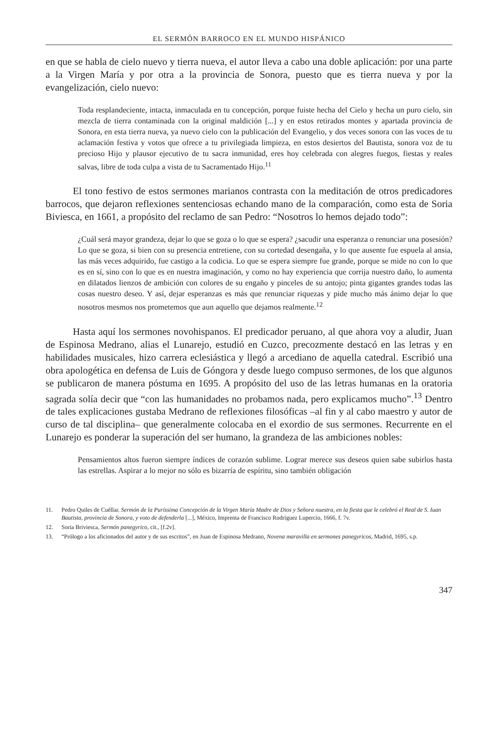EL SERMÓN BARROCO EN EL MUNDO HISPÁNICO
en que se habla de cielo nuevo y tierra nueva, el autor lleva a cabo una doble aplicación: por una parte a la Virgen María y por otra a la provincia de Sonora, puesto que es tierra nueva y por la evangelización, cielo nuevo:
Toda resplandeciente, intacta, inmaculada en tu concepción, porque fuiste hecha del Cielo y hecha un puro cielo, sin mezcla de tierra contaminada con la original maldición [...] y en estos retirados montes y apartada provincia de Sonora, en esta tierra nueva, ya nuevo cielo con la publicación del Evangelio, y dos veces sonora con las voces de tu aclamación festiva y votos que ofrece a tu privilegiada limpieza, en estos desiertos del Bautista, sonora voz de tu precioso Hijo y plausor ejecutivo de tu sacra inmunidad, eres hoy celebrada con alegres fuegos, fiestas y reales salvas, libre de toda culpa a vista de tu Sacramentado Hijo.<sup>11</sup>
El tono festivo de estos sermones marianos contrasta con la meditación de otros predicadores barrocos, que dejaron reflexiones sentenciosas echando mano de la comparación, como esta de Soria Biviesca, en 1661, a propósito del reclamo de san Pedro: “Nosotros lo hemos dejado todo”:
¿Cuál será mayor grandeza, dejar lo que se goza o lo que se espera? ¿sacudir una esperanza o renunciar una posesión? Lo que se goza, si bien con su presencia entretiene, con su cortedad desengaña, y lo que ausente fue espuela al ansia, las más veces adquirido, fue castigo a la codicia. Lo que se espera siempre fue grande, porque se mide no con lo que es en sí, sino con lo que es en nuestra imaginación, y como no hay experiencia que corrija nuestro daño, lo aumenta en dilatados lienzos de ambición con colores de su engaño y pinceles de su antojo; pinta gigantes grandes todas las cosas nuestro deseo. Y así, dejar esperanzas es más que renunciar riquezas y pide mucho más ánimo dejar lo que nosotros mesmos nos prometemos que aun aquello que dejamos realmente.<sup>12</sup>
Hasta aquí los sermones novohispanos. El predicador peruano, al que ahora voy a aludir, Juan de Espinosa Medrano, alias el Lunarejo, estudió en Cuzco, precozmente destacó en las letras y en habilidades musicales, hizo carrera eclesiástica y llegó a arcediano de aquella catedral. Escribió una obra apologética en defensa de Luis de Góngora y desde luego compuso sermones, de los que algunos se publicaron de manera póstuma en 1695. A propósito del uso de las letras humanas en la oratoria sagrada solía decir que “con las humanidades no probamos nada, pero explicamos mucho”.<sup>13</sup> Dentro de tales explicaciones gustaba Medrano de reflexiones filosóficas –al fin y al cabo maestro y autor de curso de tal disciplina– que generalmente colocaba en el exordio de sus sermones. Recurrente en el Lunarejo es ponderar la superación del ser humano, la grandeza de las ambiciones nobles:
Pensamientos altos fueron siempre índices de corazón sublime. Lograr merece sus deseos quien sabe subirlos hasta las estrellas. Aspirar a lo mejor no sólo es bizarría de espíritu, sino también obligación
11. Pedro Quiles de Cuéllar. Sermón de la Puríssima Concepción de la Virgen María Madre de Dios y Señora nuestra, en la fiesta que le celebró el Real de S. Iuan Bautista, provincia de Sonora, y voto de defenderla [...], México, Imprenta de Francisco Rodríguez Lupercio, 1666, f. 7v.
12. Soria Briviesca, Sermón panegyrico, cit., [f.2v].
13. “Prólogo a los aficionados del autor y de sus escritos”, en Juan de Espinosa Medrano, Novena maravilla en sermones panegyricos, Madrid, 1695, s.p.
347